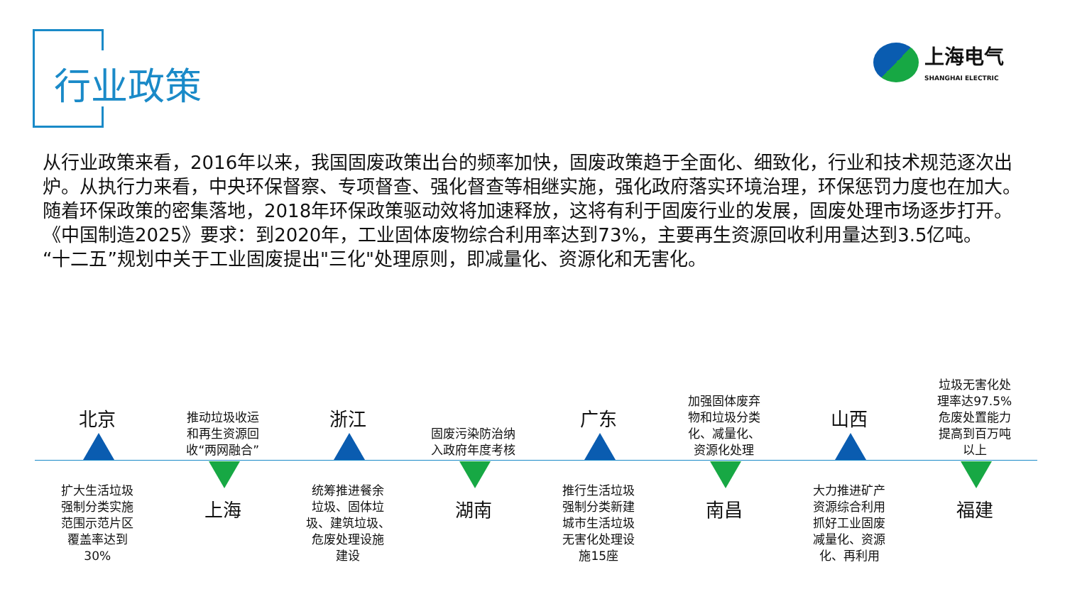行业政策
上海电气
SHANGHAI ELECTRIC
从行业政策来看，2016年以来，我国固废政策出台的频率加快，固废政策趋于全面化、细致化，行业和技术规范逐次出炉。从执行力来看，中央环保督察、专项督查、强化督查等相继实施，强化政府落实环境治理，环保惩罚力度也在加大。随着环保政策的密集落地，2018年环保政策驱动效将加速释放，这将有利于固废行业的发展，固废处理市场逐步打开。
《中国制造2025》要求：到2020年，工业固体废物综合利用率达到73%，主要再生资源回收利用量达到3.5亿吨。
“十二五”规划中关于工业固废提出"三化"处理原则，即减量化、资源化和无害化。
北京
扩大生活垃圾
强制分类实施
范围示范片区
覆盖率达到
30%
推动垃圾收运
和再生资源回
收“两网融合”
上海
浙江
统筹推进餐余
垃圾、固体垃
圾、建筑垃圾、
危废处理设施
建设
固废污染防治纳
入政府年度考核
湖南
广东
推行生活垃圾
强制分类新建
城市生活垃圾
无害化处理设
施15座
加强固体废弃
物和垃圾分类
化、减量化、
资源化处理
南昌
山西
大力推进矿产
资源综合利用
抓好工业固废
减量化、资源
化、再利用
垃圾无害化处
理率达97.5%
危废处置能力
提高到百万吨
以上
福建